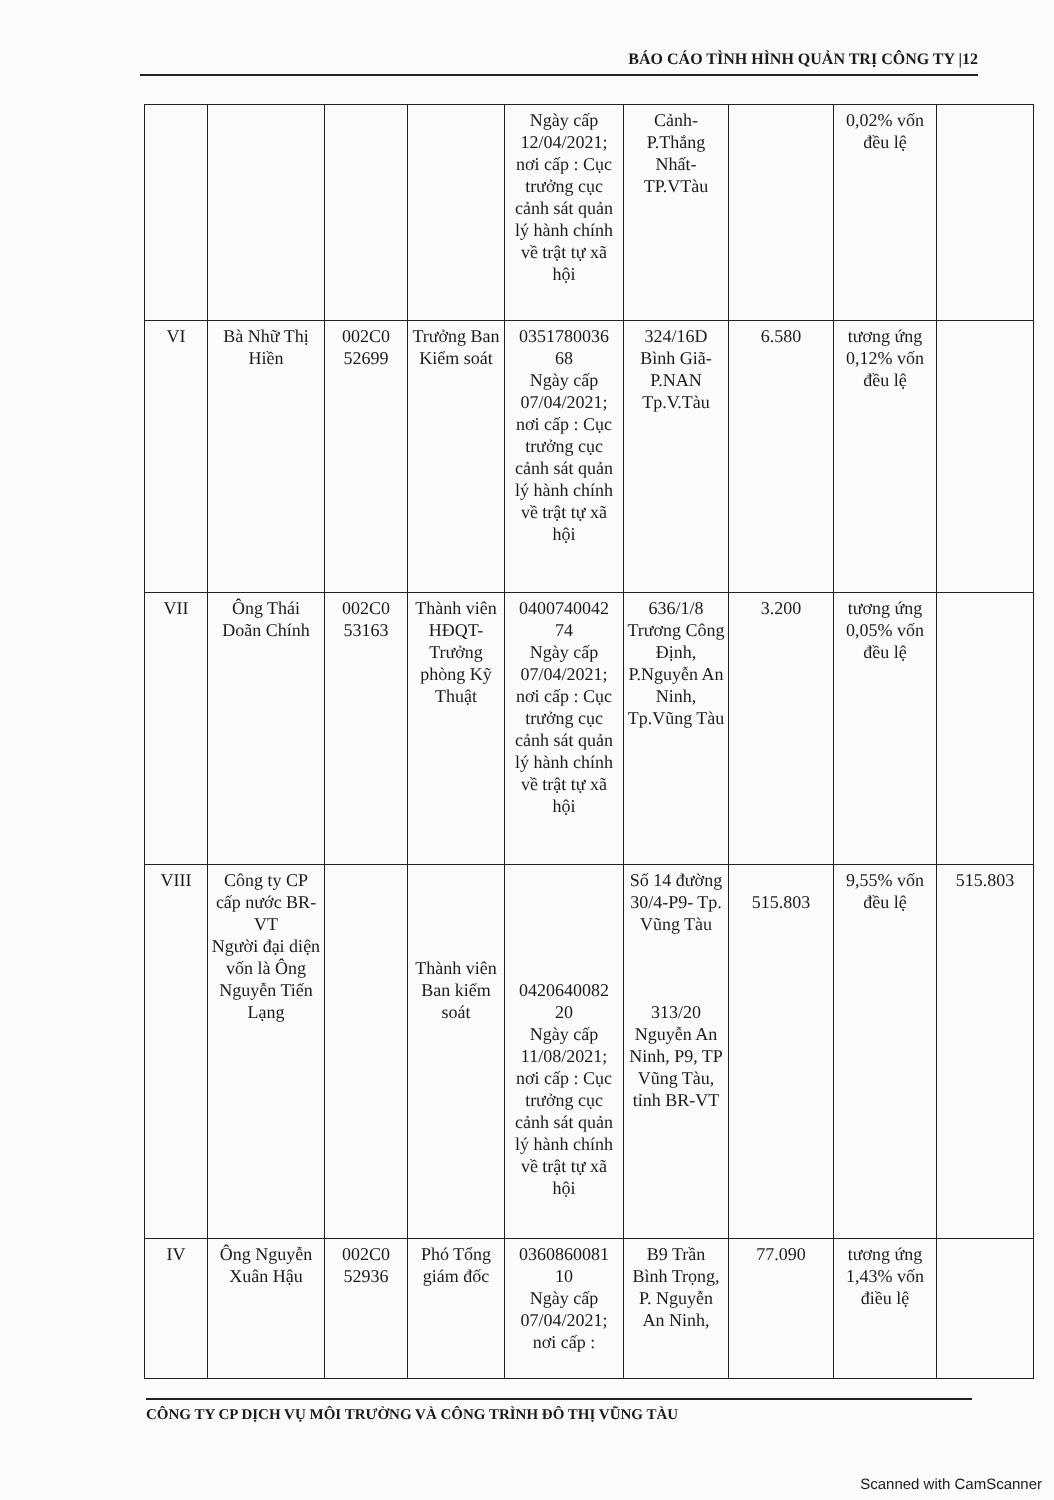BÁO CÁO TÌNH HÌNH QUẢN TRỊ CÔNG TY |12
| | | | | Ngày cấp 12/04/2021; nơi cấp : Cục trưởng cục cảnh sát quản lý hành chính về trật tự xã hội | Cảnh- P.Thắng Nhất- TP.VTàu | | 0,02% vốn đều lệ | |
| VI | Bà Nhữ Thị Hiền | 002C0 52699 | Trưởng Ban Kiểm soát | 0351780036 68 Ngày cấp 07/04/2021; nơi cấp : Cục trưởng cục cảnh sát quản lý hành chính về trật tự xã hội | 324/16D Bình Giã- P.NAN Tp.V.Tàu | 6.580 | tương ứng 0,12% vốn đều lệ | |
| VII | Ông Thái Doãn Chính | 002C0 53163 | Thành viên HĐQT- Trưởng phòng Kỹ Thuật | 0400740042 74 Ngày cấp 07/04/2021; nơi cấp : Cục trưởng cục cảnh sát quản lý hành chính về trật tự xã hội | 636/1/8 Trương Công Định, P.Nguyễn An Ninh, Tp.Vũng Tàu | 3.200 | tương ứng 0,05% vốn đều lệ | |
| VIII | Công ty CP cấp nước BR-VT Người đại diện vốn là Ông Nguyễn Tiến Lạng | | Thành viên Ban kiểm soát | 0420640082 20 Ngày cấp 11/08/2021; nơi cấp : Cục trưởng cục cảnh sát quản lý hành chính về trật tự xã hội | Số 14 đường 30/4-P9- Tp. Vũng Tàu 313/20 Nguyễn An Ninh, P9, TP Vũng Tàu, tỉnh BR-VT | 515.803 | 9,55% vốn đều lệ | 515.803 |
| IV | Ông Nguyễn Xuân Hậu | 002C0 52936 | Phó Tổng giám đốc | 0360860081 10 Ngày cấp 07/04/2021; nơi cấp : | B9 Trần Bình Trọng, P. Nguyễn An Ninh, | 77.090 | tương ứng 1,43% vốn điều lệ | |
CÔNG TY CP DỊCH VỤ MÔI TRƯỜNG VÀ CÔNG TRÌNH ĐÔ THỊ VŨNG TÀU
Scanned with CamScanner